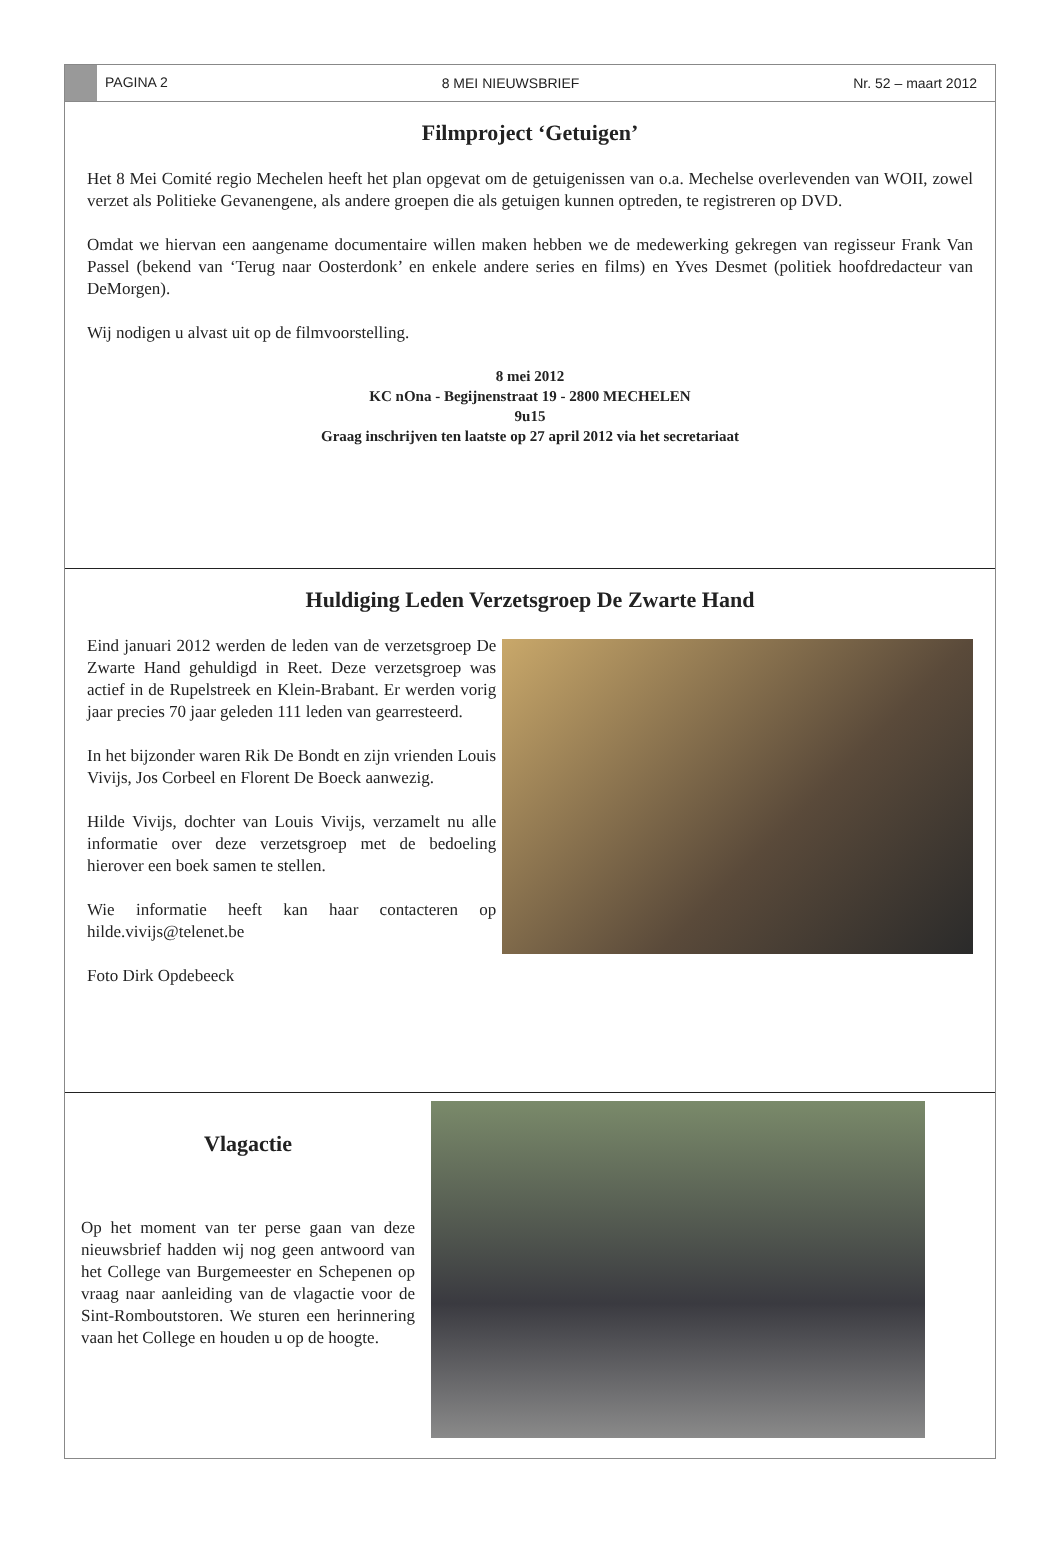PAGINA 2 8 MEI NIEUWSBRIEF Nr. 52 – maart 2012
Filmproject ‘Getuigen’
Het 8 Mei Comité regio Mechelen heeft het plan opgevat om de getuigenissen van o.a. Mechelse overlevenden van WOII, zowel verzet als Politieke Gevanengene, als andere groepen die als getuigen kunnen optreden, te registreren op DVD.
Omdat we hiervan een aangename documentaire willen maken hebben we de medewerking gekregen van regisseur Frank Van Passel (bekend van ‘Terug naar Oosterdonk’ en enkele andere series en films) en Yves Desmet (politiek hoofdredacteur van DeMorgen).
Wij nodigen u alvast uit op de filmvoorstelling.
8 mei 2012
KC nOna - Begijnenstraat 19 - 2800 MECHELEN
9u15
Graag inschrijven ten laatste op 27 april 2012 via het secretariaat
Huldiging Leden Verzetsgroep De Zwarte Hand
Eind januari 2012 werden de leden van de verzetsgroep De Zwarte Hand gehuldigd in Reet. Deze verzetsgroep was actief in de Rupelstreek en Klein-Brabant. Er werden vorig jaar precies 70 jaar geleden 111 leden van gearresteerd.
In het bijzonder waren Rik De Bondt en zijn vrienden Louis Vivijs, Jos Corbeel en Florent De Boeck aanwezig.
Hilde Vivijs, dochter van Louis Vivijs, verzamelt nu alle informatie over deze verzetsgroep met de bedoeling hierover een boek samen te stellen.
Wie informatie heeft kan haar contacteren op hilde.vivijs@telenet.be
Foto Dirk Opdebeeck
Vlagactie
Op het moment van ter perse gaan van deze nieuwsbrief hadden wij nog geen antwoord van het College van Burgemeester en Schepenen op vraag naar aanleiding van de vlagactie voor de Sint-Romboutstoren. We sturen een herinnering vaan het College en houden u op de hoogte.